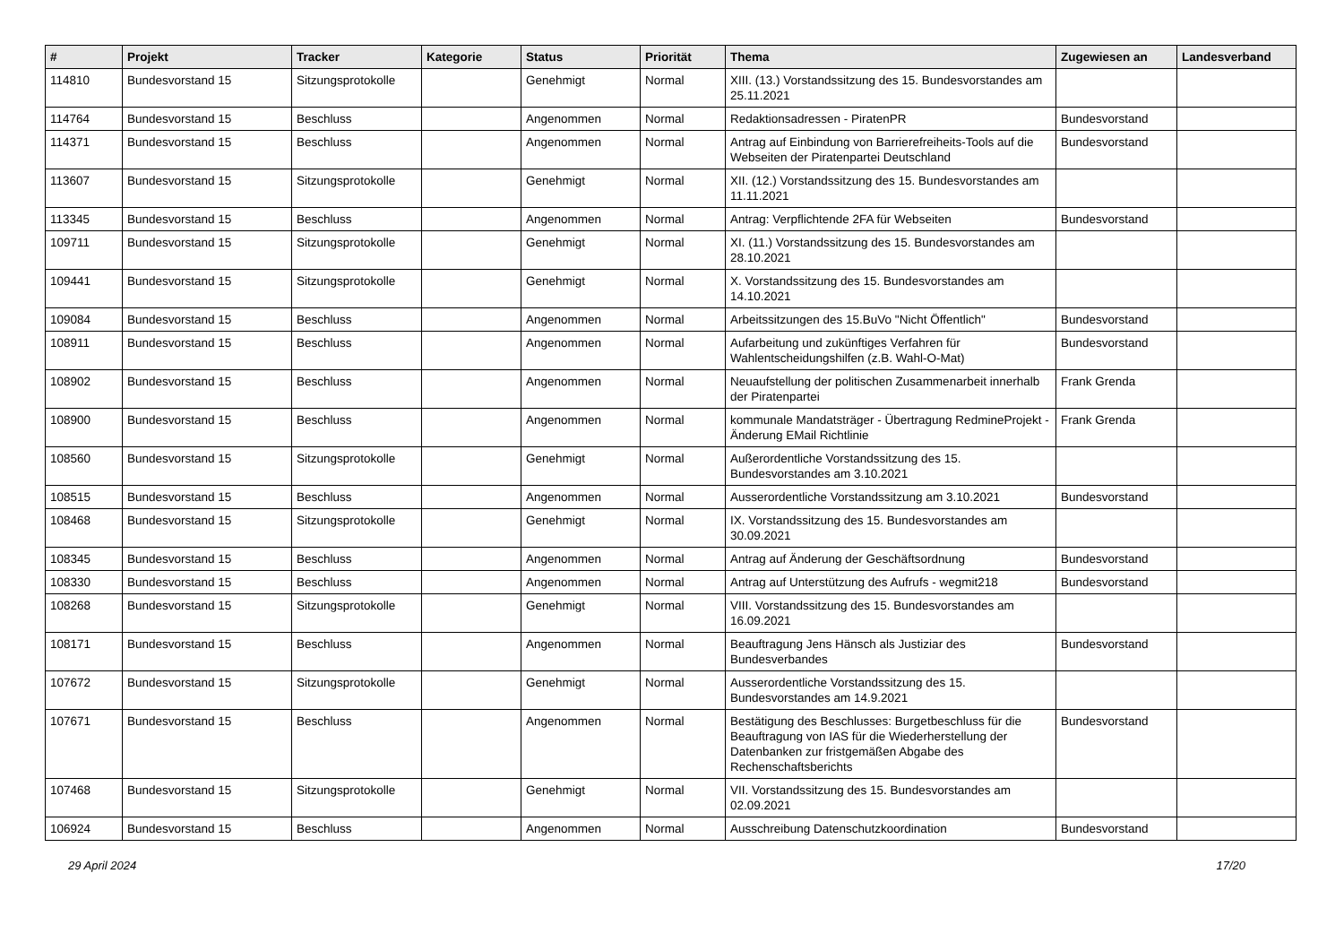| # | Projekt | Tracker | Kategorie | Status | Priorität | Thema | Zugewiesen an | Landesverband |
| --- | --- | --- | --- | --- | --- | --- | --- | --- |
| 114810 | Bundesvorstand 15 | Sitzungsprotokolle | | Genehmigt | Normal | XIII. (13.) Vorstandssitzung des 15. Bundesvorstandes am 25.11.2021 | | |
| 114764 | Bundesvorstand 15 | Beschluss | | Angenommen | Normal | Redaktionsadressen - PiratenPR | Bundesvorstand | |
| 114371 | Bundesvorstand 15 | Beschluss | | Angenommen | Normal | Antrag auf Einbindung von Barrierefreiheits-Tools auf die Webseiten der Piratenpartei Deutschland | Bundesvorstand | |
| 113607 | Bundesvorstand 15 | Sitzungsprotokolle | | Genehmigt | Normal | XII. (12.) Vorstandssitzung des 15. Bundesvorstandes am 11.11.2021 | | |
| 113345 | Bundesvorstand 15 | Beschluss | | Angenommen | Normal | Antrag: Verpflichtende 2FA für Webseiten | Bundesvorstand | |
| 109711 | Bundesvorstand 15 | Sitzungsprotokolle | | Genehmigt | Normal | XI. (11.) Vorstandssitzung des 15. Bundesvorstandes am 28.10.2021 | | |
| 109441 | Bundesvorstand 15 | Sitzungsprotokolle | | Genehmigt | Normal | X. Vorstandssitzung des 15. Bundesvorstandes am 14.10.2021 | | |
| 109084 | Bundesvorstand 15 | Beschluss | | Angenommen | Normal | Arbeitssitzungen des 15.BuVo "Nicht Öffentlich" | Bundesvorstand | |
| 108911 | Bundesvorstand 15 | Beschluss | | Angenommen | Normal | Aufarbeitung und zukünftiges Verfahren für Wahlentscheidungshilfen (z.B. Wahl-O-Mat) | Bundesvorstand | |
| 108902 | Bundesvorstand 15 | Beschluss | | Angenommen | Normal | Neuaufstellung der politischen Zusammenarbeit innerhalb der Piratenpartei | Frank Grenda | |
| 108900 | Bundesvorstand 15 | Beschluss | | Angenommen | Normal | kommunale Mandatsträger - Übertragung RedmineProjekt - Änderung EMail Richtlinie | Frank Grenda | |
| 108560 | Bundesvorstand 15 | Sitzungsprotokolle | | Genehmigt | Normal | Außerordentliche Vorstandssitzung des 15. Bundesvorstandes am 3.10.2021 | | |
| 108515 | Bundesvorstand 15 | Beschluss | | Angenommen | Normal | Ausserordentliche Vorstandssitzung am 3.10.2021 | Bundesvorstand | |
| 108468 | Bundesvorstand 15 | Sitzungsprotokolle | | Genehmigt | Normal | IX. Vorstandssitzung des 15. Bundesvorstandes am 30.09.2021 | | |
| 108345 | Bundesvorstand 15 | Beschluss | | Angenommen | Normal | Antrag auf Änderung der Geschäftsordnung | Bundesvorstand | |
| 108330 | Bundesvorstand 15 | Beschluss | | Angenommen | Normal | Antrag auf Unterstützung des Aufrufs - wegmit218 | Bundesvorstand | |
| 108268 | Bundesvorstand 15 | Sitzungsprotokolle | | Genehmigt | Normal | VIII. Vorstandssitzung des 15. Bundesvorstandes am 16.09.2021 | | |
| 108171 | Bundesvorstand 15 | Beschluss | | Angenommen | Normal | Beauftragung Jens Hänsch als Justiziar des Bundesverbandes | Bundesvorstand | |
| 107672 | Bundesvorstand 15 | Sitzungsprotokolle | | Genehmigt | Normal | Ausserordentliche Vorstandssitzung des 15. Bundesvorstandes am 14.9.2021 | | |
| 107671 | Bundesvorstand 15 | Beschluss | | Angenommen | Normal | Bestätigung des Beschlusses: Burgetbeschluss für die Beauftragung von IAS für die Wiederherstellung der Datenbanken zur fristgemäßen Abgabe des Rechenschaftsberichts | Bundesvorstand | |
| 107468 | Bundesvorstand 15 | Sitzungsprotokolle | | Genehmigt | Normal | VII. Vorstandssitzung des 15. Bundesvorstandes am 02.09.2021 | | |
| 106924 | Bundesvorstand 15 | Beschluss | | Angenommen | Normal | Ausschreibung Datenschutzkoordination | Bundesvorstand | |
29 April 2024 17/20